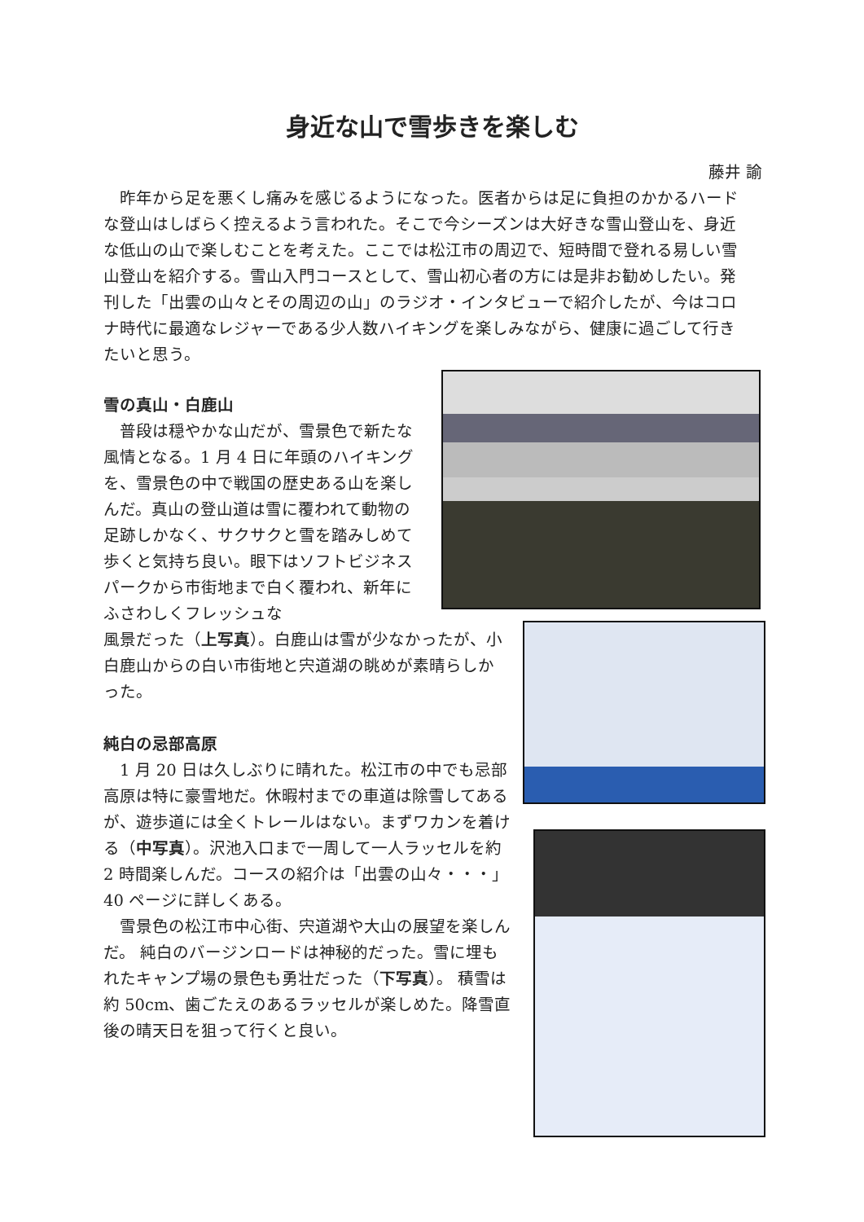身近な山で雪歩きを楽しむ
藤井 諭
昨年から足を悪くし痛みを感じるようになった。医者からは足に負担のかかるハードな登山はしばらく控えるよう言われた。そこで今シーズンは大好きな雪山登山を、身近な低山の山で楽しむことを考えた。ここでは松江市の周辺で、短時間で登れる易しい雪山登山を紹介する。雪山入門コースとして、雪山初心者の方には是非お勧めしたい。発刊した「出雲の山々とその周辺の山」のラジオ・インタビューで紹介したが、今はコロナ時代に最適なレジャーである少人数ハイキングを楽しみながら、健康に過ごして行きたいと思う。
雪の真山・白鹿山
普段は穏やかな山だが、雪景色で新たな風情となる。1 月 4 日に年頭のハイキングを、雪景色の中で戦国の歴史ある山を楽しんだ。真山の登山道は雪に覆われて動物の足跡しかなく、サクサクと雪を踏みしめて歩くと気持ち良い。眼下はソフトビジネスパークから市街地まで白く覆われ、新年にふさわしくフレッシュな
風景だった（上写真）。白鹿山は雪が少なかったが、小白鹿山からの白い市街地と宍道湖の眺めが素晴らしかった。
純白の忌部高原
1 月 20 日は久しぶりに晴れた。松江市の中でも忌部高原は特に豪雪地だ。休暇村までの車道は除雪してあるが、遊歩道には全くトレールはない。まずワカンを着ける（中写真）。沢池入口まで一周して一人ラッセルを約 2 時間楽しんだ。コースの紹介は「出雲の山々・・・」40 ページに詳しくある。
雪景色の松江市中心街、宍道湖や大山の展望を楽しんだ。 純白のバージンロードは神秘的だった。雪に埋もれたキャンプ場の景色も勇壮だった（下写真）。 積雪は約 50cm、歯ごたえのあるラッセルが楽しめた。降雪直後の晴天日を狙って行くと良い。